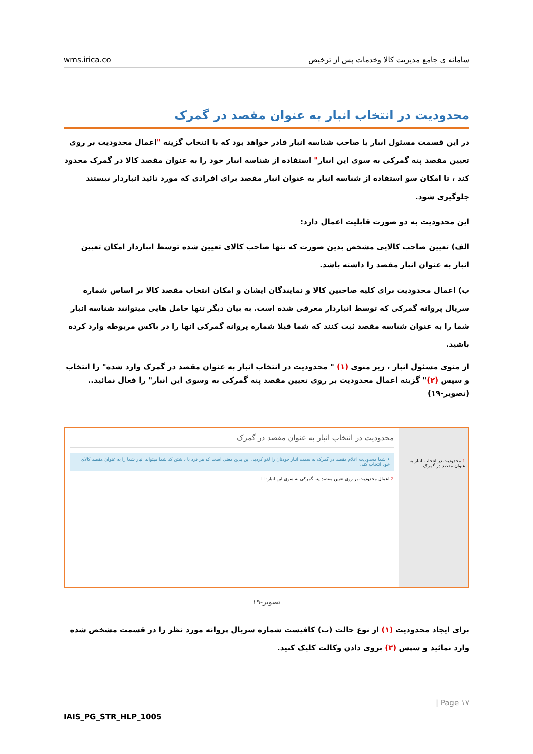wms.irica.co سامانه ی جامع مدیریت کالا وخدمات پس از ترخیص
محدودیت در انتخاب انبار به عنوان مقصد در گمرک
در این قسمت مسئول انبار یا صاحب شناسه انبار قادر خواهد بود که با انتخاب گزینه "اعمال محدودیت بر روی تعیین مقصد پته گمرکی به سوی این انبار" استفاده از شناسه انبار خود را به عنوان مقصد کالا در گمرک محدود کند ، تا امکان سو استفاده از شناسه انبار به عنوان انبار مقصد برای افرادی که مورد تائید انباردار نیستند جلوگیری شود.
این محدودیت به دو صورت قابلیت اعمال دارد:
الف) تعیین صاحب کالایی مشخص بدین صورت که تنها صاحب کالای تعیین شده توسط انباردار امکان تعیین انبار به عنوان انبار مقصد را داشته باشد.
ب) اعمال محدودیت برای کلیه صاحبین کالا و نمایندگان ایشان و امکان انتخاب مقصد کالا بر اساس شماره سریال پروانه گمرکی که توسط انباردار معرفی شده است. به بیان دیگر تنها حامل هایی میتوانند شناسه انبار شما را به عنوان شناسه مقصد ثبت کنند که شما قبلا شماره پروانه گمرکی انها را در باکس مربوطه وارد کرده باشید.
از منوی مسئول انبار ، زیر منوی (۱) " محدودیت در انتخاب انبار به عنوان مقصد در گمرک وارد شده" را انتخاب و سپس (۲)" گزینه اعمال محدودیت بر روی تعیین مقصد پته گمرکی به وسوی این انبار" را فعال نمائید..(تصویر-۱۹)
1 محدودیت در انتخاب انبار به عنوان مقصد در گمرک
محدودیت در انتخاب انبار به عنوان مقصد در گمرک
• شما محدودیت اعلام مقصد در گمرک به سمت انبار خودتان را لغو کردید. این بدین معنی است که هر فرد با داشتن کد شما میتواند انبار شما را به عنوان مقصد کالای خود انتخاب کند.
2 اعمال محدودیت بر روی تعیین مقصد پته گمرکی به سوی این انبار: ☐
تصویر-۱۹
برای ایجاد محدودیت (۱) از نوع حالت (ب) کافیست شماره سریال پروانه مورد نظر را در قسمت مشخص شده وارد نمائید و سپس (۲) بروی دادن وکالت کلیک کنید.
| Page ۱۷
IAIS_PG_STR_HLP_1005